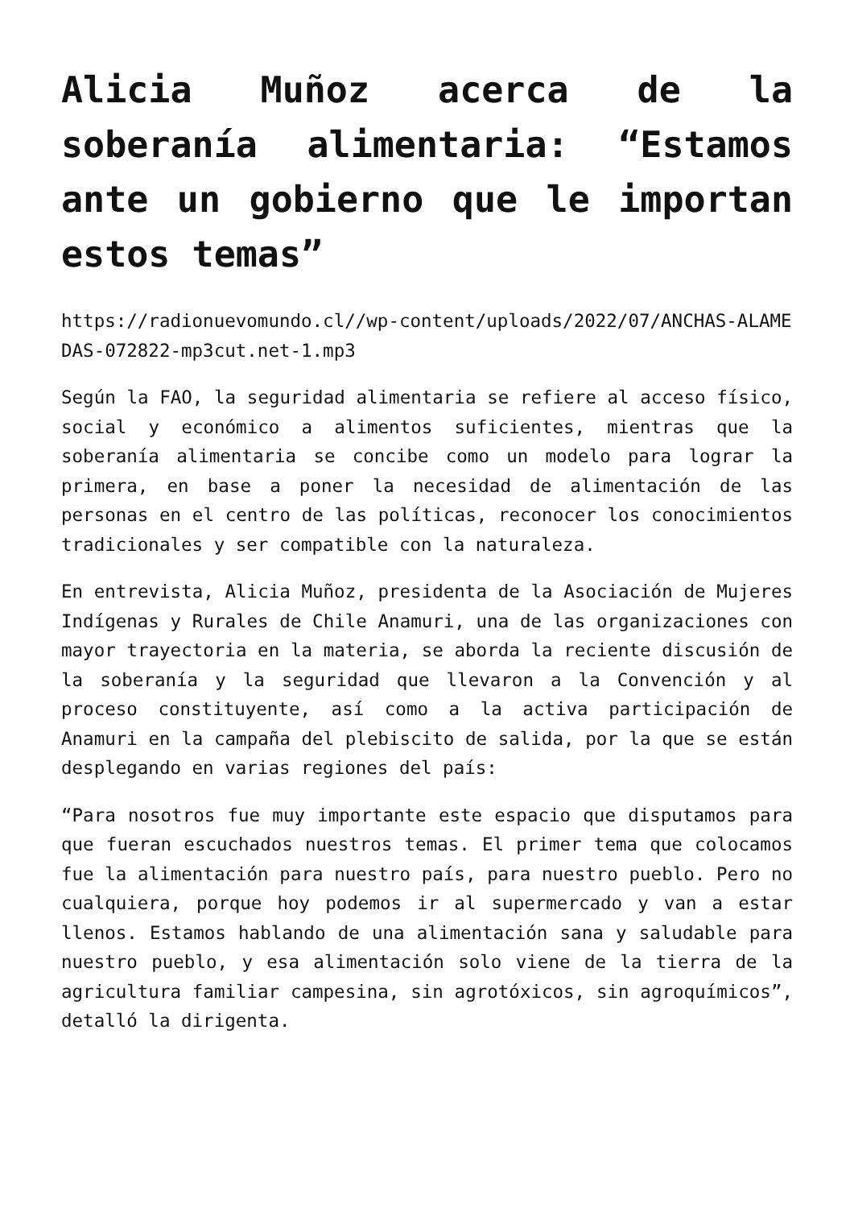Alicia Muñoz acerca de la soberanía alimentaria: “Estamos ante un gobierno que le importan estos temas”
https://radionuevomundo.cl//wp-content/uploads/2022/07/ANCHAS-ALAMEDAS-072822-mp3cut.net-1.mp3
Según la FAO, la seguridad alimentaria se refiere al acceso físico, social y económico a alimentos suficientes, mientras que la soberanía alimentaria se concibe como un modelo para lograr la primera, en base a poner la necesidad de alimentación de las personas en el centro de las políticas, reconocer los conocimientos tradicionales y ser compatible con la naturaleza.
En entrevista, Alicia Muñoz, presidenta de la Asociación de Mujeres Indígenas y Rurales de Chile Anamuri, una de las organizaciones con mayor trayectoria en la materia, se aborda la reciente discusión de la soberanía y la seguridad que llevaron a la Convención y al proceso constituyente, así como a la activa participación de Anamuri en la campaña del plebiscito de salida, por la que se están desplegando en varias regiones del país:
“Para nosotros fue muy importante este espacio que disputamos para que fueran escuchados nuestros temas. El primer tema que colocamos fue la alimentación para nuestro país, para nuestro pueblo. Pero no cualquiera, porque hoy podemos ir al supermercado y van a estar llenos. Estamos hablando de una alimentación sana y saludable para nuestro pueblo, y esa alimentación solo viene de la tierra de la agricultura familiar campesina, sin agrotóxicos, sin agroquímicos”, detalló la dirigenta.